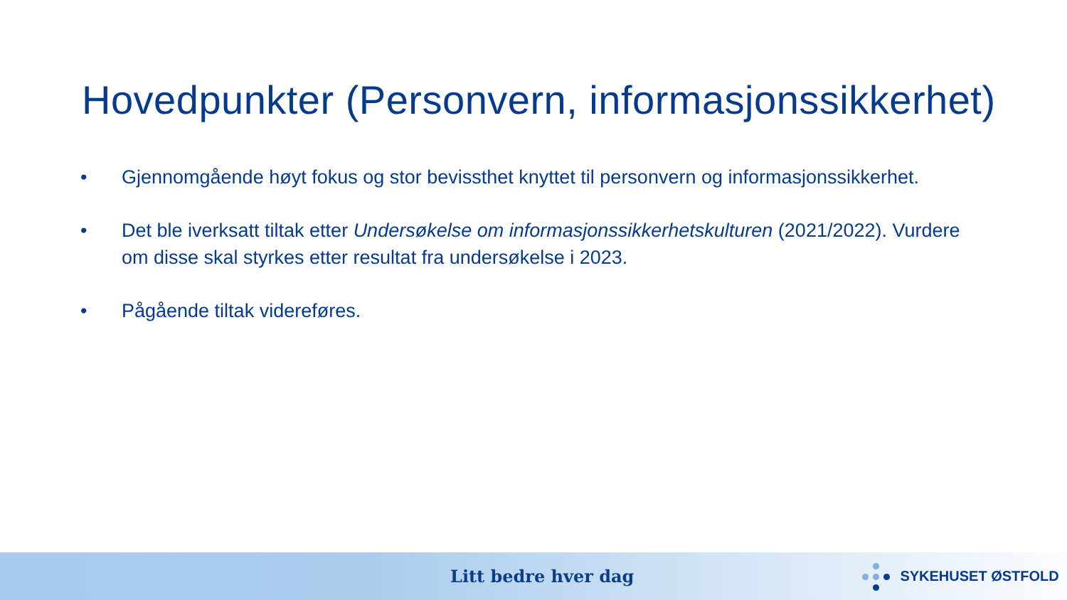Hovedpunkter (Personvern, informasjonssikkerhet)
• Gjennomgående høyt fokus og stor bevissthet knyttet til personvern og informasjonssikkerhet.
• Det ble iverksatt tiltak etter Undersøkelse om informasjonssikkerhetskulturen (2021/2022). Vurdere om disse skal styrkes etter resultat fra undersøkelse i 2023.
• Pågående tiltak videreføres.
Litt bedre hver dag
SYKEHUSET ØSTFOLD